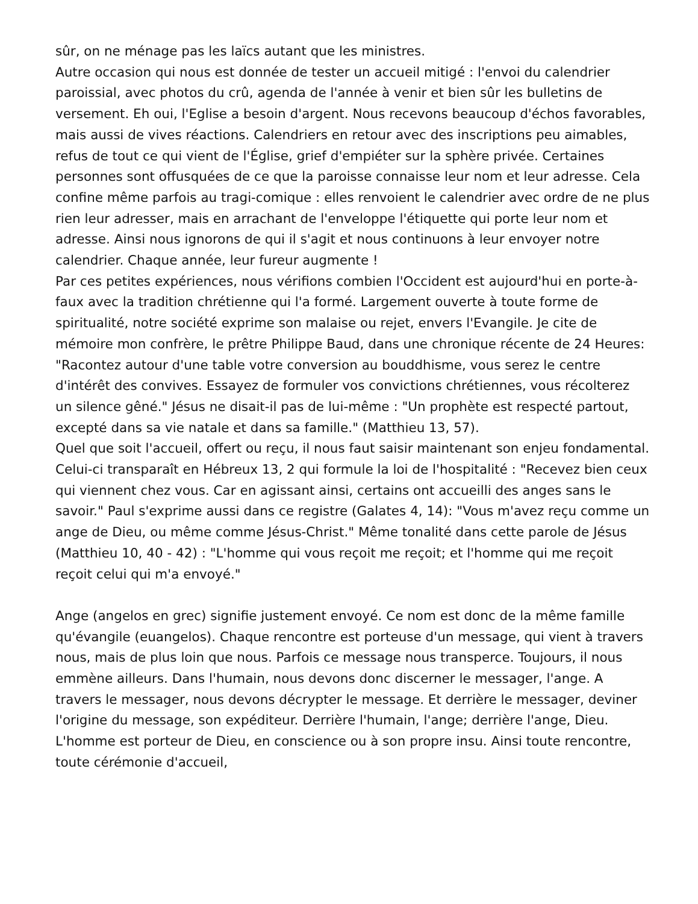sûr, on ne ménage pas les laïcs autant que les ministres.
Autre occasion qui nous est donnée de tester un accueil mitigé : l'envoi du calendrier paroissial, avec photos du crû, agenda de l'année à venir et bien sûr les bulletins de versement. Eh oui, l'Eglise a besoin d'argent. Nous recevons beaucoup d'échos favorables, mais aussi de vives réactions. Calendriers en retour avec des inscriptions peu aimables, refus de tout ce qui vient de l'Église, grief d'empiéter sur la sphère privée. Certaines personnes sont offusquées de ce que la paroisse connaisse leur nom et leur adresse. Cela confine même parfois au tragi-comique : elles renvoient le calendrier avec ordre de ne plus rien leur adresser, mais en arrachant de l'enveloppe l'étiquette qui porte leur nom et adresse. Ainsi nous ignorons de qui il s'agit et nous continuons à leur envoyer notre calendrier. Chaque année, leur fureur augmente !
Par ces petites expériences, nous vérifions combien l'Occident est aujourd'hui en porte-à-faux avec la tradition chrétienne qui l'a formé. Largement ouverte à toute forme de spiritualité, notre société exprime son malaise ou rejet, envers l'Evangile. Je cite de mémoire mon confrère, le prêtre Philippe Baud, dans une chronique récente de 24 Heures: "Racontez autour d'une table votre conversion au bouddhisme, vous serez le centre d'intérêt des convives. Essayez de formuler vos convictions chrétiennes, vous récolterez un silence gêné." Jésus ne disait-il pas de lui-même : "Un prophète est respecté partout, excepté dans sa vie natale et dans sa famille." (Matthieu 13, 57).
Quel que soit l'accueil, offert ou reçu, il nous faut saisir maintenant son enjeu fondamental. Celui-ci transparaît en Hébreux 13, 2 qui formule la loi de l'hospitalité : "Recevez bien ceux qui viennent chez vous. Car en agissant ainsi, certains ont accueilli des anges sans le savoir." Paul s'exprime aussi dans ce registre (Galates 4, 14): "Vous m'avez reçu comme un ange de Dieu, ou même comme Jésus-Christ." Même tonalité dans cette parole de Jésus (Matthieu 10, 40 - 42) : "L'homme qui vous reçoit me reçoit; et l'homme qui me reçoit reçoit celui qui m'a envoyé."
Ange (angelos en grec) signifie justement envoyé. Ce nom est donc de la même famille qu'évangile (euangelos). Chaque rencontre est porteuse d'un message, qui vient à travers nous, mais de plus loin que nous. Parfois ce message nous transperce. Toujours, il nous emmène ailleurs. Dans l'humain, nous devons donc discerner le messager, l'ange. A travers le messager, nous devons décrypter le message. Et derrière le messager, deviner l'origine du message, son expéditeur. Derrière l'humain, l'ange; derrière l'ange, Dieu. L'homme est porteur de Dieu, en conscience ou à son propre insu. Ainsi toute rencontre, toute cérémonie d'accueil,